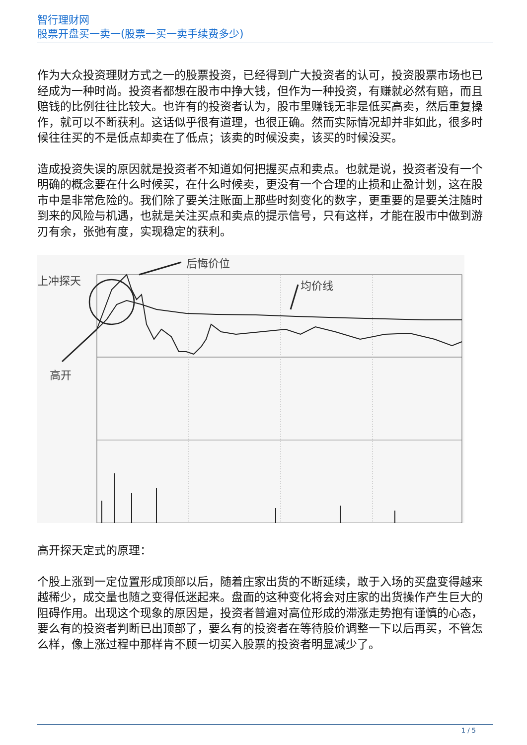智行理财网
股票开盘买一卖一(股票一买一卖手续费多少)
作为大众投资理财方式之一的股票投资，已经得到广大投资者的认可，投资股票市场也已经成为一种时尚。投资者都想在股市中挣大钱，但作为一种投资，有赚就必然有赔，而且赔钱的比例往往比较大。也许有的投资者认为，股市里赚钱无非是低买高卖，然后重复操作，就可以不断获利。这话似乎很有道理，也很正确。然而实际情况却并非如此，很多时候往往买的不是低点却卖在了低点；该卖的时候没卖，该买的时候没买。
造成投资失误的原因就是投资者不知道如何把握买点和卖点。也就是说，投资者没有一个明确的概念要在什么时候买，在什么时候卖，更没有一个合理的止损和止盈计划，这在股市中是非常危险的。我们除了要关注账面上那些时刻变化的数字，更重要的是要关注随时到来的风险与机遇，也就是关注买点和卖点的提示信号，只有这样，才能在股市中做到游刃有余，张弛有度，实现稳定的获利。
后悔价位
上冲探天
均价线
高开
高开探天定式的原理：
个股上涨到一定位置形成顶部以后，随着庄家出货的不断延续，敢于入场的买盘变得越来越稀少，成交量也随之变得低迷起来。盘面的这种变化将会对庄家的出货操作产生巨大的阻碍作用。出现这个现象的原因是，投资者普遍对高位形成的滞涨走势抱有谨慎的心态，要么有的投资者判断已出顶部了，要么有的投资者在等待股价调整一下以后再买，不管怎么样，像上涨过程中那样肯不顾一切买入股票的投资者明显减少了。
1 / 5